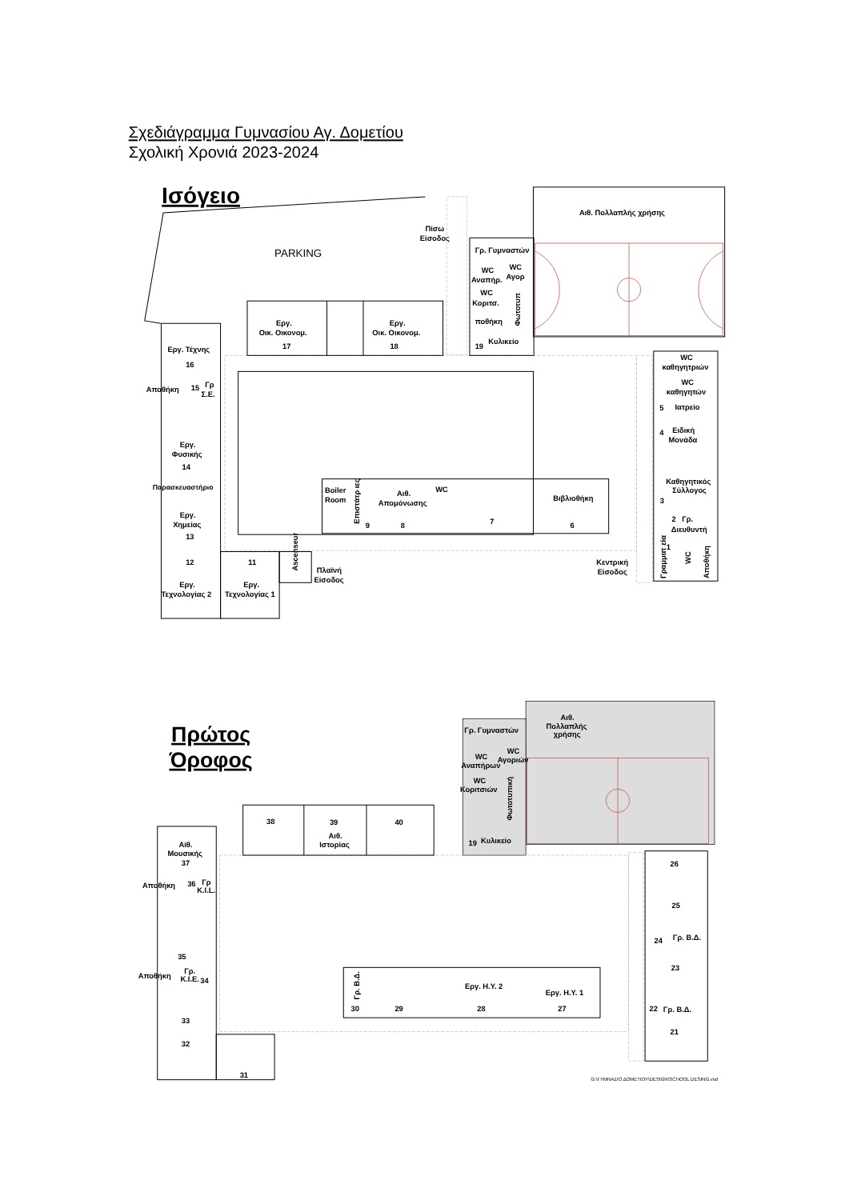Σχεδιάγραμμα Γυμνασίου Αγ. Δομετίου
Σχολική Χρονιά 2023-2024
Ισόγειο
PARKING
Πίσω
Είσοδος
Αιθ. Πολλαπλής χρήσης
Γρ. Γυμναστών
WC
Αναπήρ.
WC
Αγορ
WC
Κοριτσ.
ποθήκη
Φωτοτυπ
19
Κυλικείο
Εργ.
Οικ. Οικονομ.
17
Εργ.
Οικ. Οικονομ.
18
Εργ. Τέχνης
16
Αποθήκη
15
Γρ
Σ.Ε.
Εργ.
Φυσικής
14
Παρασκευαστήριο
Εργ.
Χημείας
13
12
Εργ.
Τεχνολογίας 2
11
Εργ.
Τεχνολογίας 1
Ascenseur
Πλαϊνή
Είσοδος
Κεντρική
Είσοδος
Boiler
Room
Επιστάτρ ιες
9
Αιθ.
Απομόνωσης
8
WC
7
Βιβλιοθήκη
6
WC
καθηγητριών
WC
καθηγητών
5
Ιατρείο
4
Ειδική
Μονάδα
Καθηγητικός
Σύλλογος
3
2
Γρ.
Διευθυντή
1
Γραμματ εία
WC
Αποθήκη
Πρώτος
Όροφος
Αιθ.
Πολλαπλής
χρήσης
Γρ. Γυμναστών
WC
Αναπήρων
WC
Αγοριών
WC
Κοριτσιών
Φωτοτυπική
19
Κυλικείο
38
39
Αιθ.
Ιστορίας
40
Αίθ.
Μουσικής
37
Αποθήκη
36
Γρ
K.I.L.
35
Αποθήκη
Γρ.
K.I.E.
34
33
32
31
Γρ. Β.Δ.
30
29
Εργ. Η.Υ. 2
28
Εργ. Η.Υ. 1
27
26
25
24
Γρ. Β.Δ.
23
22
Γρ. Β.Δ.
21
G:\ΓΥΜΝΑΣΙΟ ΔΟΜΕΤΙΟΥ\DESIGN\SCHOOL DESING.vsd